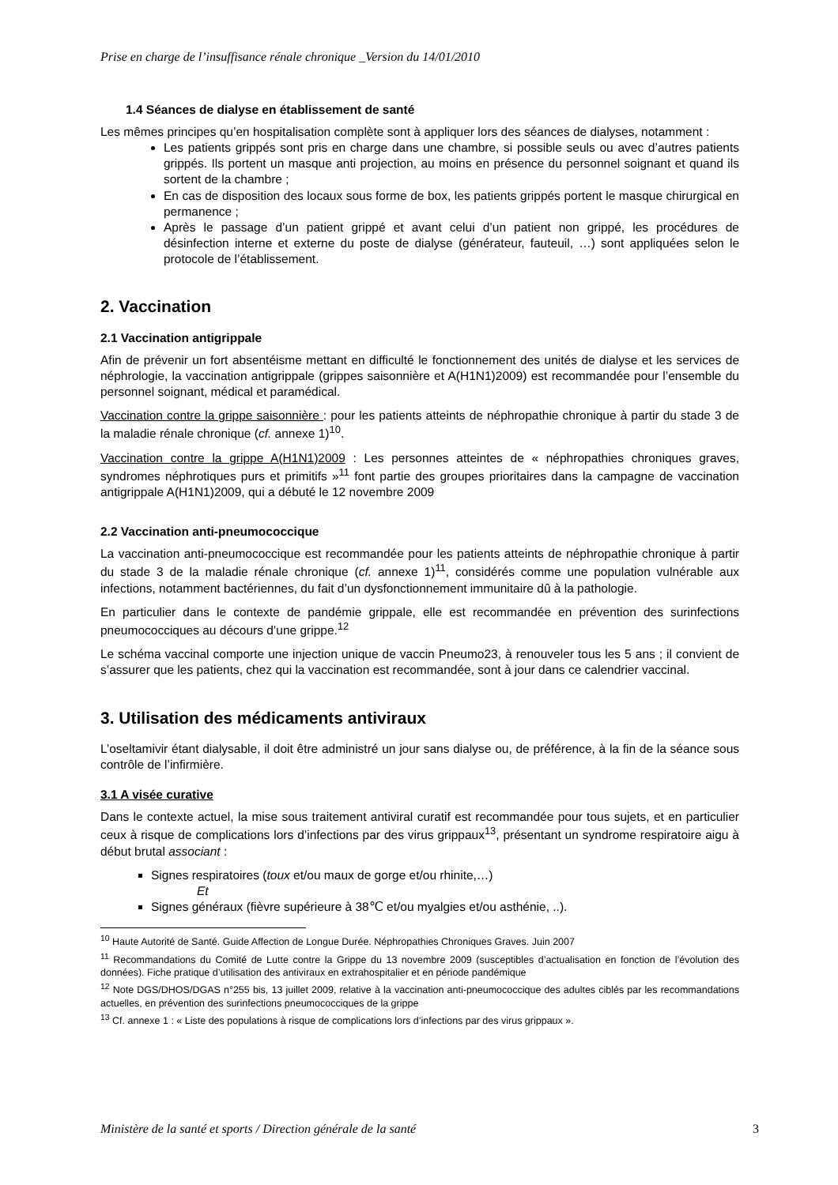Prise en charge de l’insuffisance rénale chronique _Version du 14/01/2010
1.4 Séances de dialyse en établissement de santé
Les mêmes principes qu’en hospitalisation complète sont à appliquer lors des séances de dialyses, notamment :
Les patients grippés sont pris en charge dans une chambre, si possible seuls ou avec d’autres patients grippés. Ils portent un masque anti projection, au moins en présence du personnel soignant et quand ils sortent de la chambre ;
En cas de disposition des locaux sous forme de box, les patients grippés portent le masque chirurgical en permanence ;
Après le passage d’un patient grippé et avant celui d’un patient non grippé, les procédures de désinfection interne et externe du poste de dialyse (générateur, fauteuil, …) sont appliquées selon le protocole de l’établissement.
2. Vaccination
2.1 Vaccination antigrippale
Afin de prévenir un fort absentéisme mettant en difficulté le fonctionnement des unités de dialyse et les services de néphrologie, la vaccination antigrippale (grippes saisonnière et A(H1N1)2009) est recommandée pour l’ensemble du personnel soignant, médical et paramédical.
Vaccination contre la grippe saisonnière : pour les patients atteints de néphropathie chronique à partir du stade 3 de la maladie rénale chronique (cf. annexe 1)<sup>10</sup>.
Vaccination contre la grippe A(H1N1)2009 : Les personnes atteintes de « néphropathies chroniques graves, syndromes néphrotiques purs et primitifs »<sup>11</sup> font partie des groupes prioritaires dans la campagne de vaccination antigrippale A(H1N1)2009, qui a débuté le 12 novembre 2009
2.2 Vaccination anti-pneumococcique
La vaccination anti-pneumococcique est recommandée pour les patients atteints de néphropathie chronique à partir du stade 3 de la maladie rénale chronique (cf. annexe 1)<sup>11</sup>, considérés comme une population vulnérable aux infections, notamment bactériennes, du fait d’un dysfonctionnement immunitaire dû à la pathologie.
En particulier dans le contexte de pandémie grippale, elle est recommandée en prévention des surinfections pneumococciques au décours d’une grippe.<sup>12</sup>
Le schéma vaccinal comporte une injection unique de vaccin Pneumo23, à renouveler tous les 5 ans ; il convient de s’assurer que les patients, chez qui la vaccination est recommandée, sont à jour dans ce calendrier vaccinal.
3. Utilisation des médicaments antiviraux
L’oseltamivir étant dialysable, il doit être administré un jour sans dialyse ou, de préférence, à la fin de la séance sous contrôle de l’infirmière.
3.1 A visée curative
Dans le contexte actuel, la mise sous traitement antiviral curatif est recommandée pour tous sujets, et en particulier ceux à risque de complications lors d’infections par des virus grippaux<sup>13</sup>, présentant un syndrome respiratoire aigu à début brutal associant :
Signes respiratoires (toux et/ou maux de gorge et/ou rhinite,…)
Et
Signes généraux (fièvre supérieure à 38℃ et/ou myalgies et/ou asthénie, ..).
<sup>10</sup> Haute Autorité de Santé. Guide Affection de Longue Durée. Néphropathies Chroniques Graves. Juin 2007
<sup>11</sup> Recommandations du Comité de Lutte contre la Grippe du 13 novembre 2009 (susceptibles d’actualisation en fonction de l’évolution des données). Fiche pratique d’utilisation des antiviraux en extrahospitalier et en période pandémique
<sup>12</sup> Note DGS/DHOS/DGAS n°255 bis, 13 juillet 2009, relative à la vaccination anti-pneumococcique des adultes ciblés par les recommandations actuelles, en prévention des surinfections pneumococciques de la grippe
<sup>13</sup> Cf. annexe 1 : « Liste des populations à risque de complications lors d’infections par des virus grippaux ».
Ministère de la santé et sports / Direction générale de la santé 3